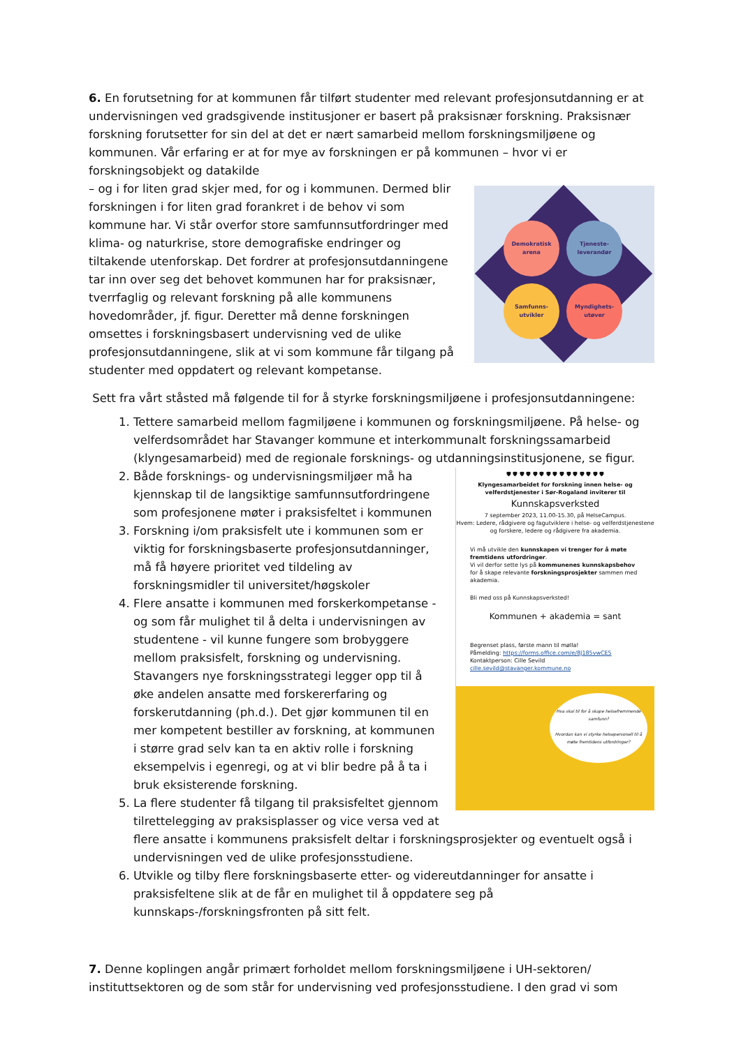6. En forutsetning for at kommunen får tilført studenter med relevant profesjonsutdanning er at undervisningen ved gradsgivende institusjoner er basert på praksisnær forskning. Praksisnær forskning forutsetter for sin del at det er nært samarbeid mellom forskningsmiljøene og kommunen. Vår erfaring er at for mye av forskningen er på kommunen – hvor vi er forskningsobjekt og datakilde
Demokratisk arena
Tjeneste-leverandør
Samfunns-utvikler
Myndighets-utøver
– og i for liten grad skjer med, for og i kommunen. Dermed blir forskningen i for liten grad forankret i de behov vi som kommune har. Vi står overfor store samfunnsutfordringer med klima- og naturkrise, store demografiske endringer og tiltakende utenforskap. Det fordrer at profesjonsutdanningene tar inn over seg det behovet kommunen har for praksisnær, tverrfaglig og relevant forskning på alle kommunens hovedområder, jf. figur. Deretter må denne forskningen omsettes i forskningsbasert undervisning ved de ulike profesjonsutdanningene, slik at vi som kommune får tilgang på studenter med oppdatert og relevant kompetanse.
Sett fra vårt ståsted må følgende til for å styrke forskningsmiljøene i profesjonsutdanningene:
1. Tettere samarbeid mellom fagmiljøene i kommunen og forskningsmiljøene. På helse- og velferdsområdet har Stavanger kommune et interkommunalt forskningssamarbeid (klyngesamarbeid) med de regionale forsknings- og utdanningsinstitusjonene, se figur.
🛡 🛡 🛡 🛡 🛡 🛡 🛡 🛡 🛡 🛡 🛡 🛡 🛡 🛡 🛡
Klyngesamarbeidet for forskning innen helse- og velferdstjenester i Sør-Rogaland inviterer til
Kunnskapsverksted
7 september 2023, 11.00-15.30, på HelseCampus.
Hvem: Ledere, rådgivere og fagutviklere i helse- og velferdstjenestene og forskere, ledere og rådgivere fra akademia.
Vi må utvikle den kunnskapen vi trenger for å møte fremtidens utfordringer.
Vi vil derfor sette lys på kommunenes kunnskapsbehov for å skape relevante forskningsprosjekter sammen med akademia.
Bli med oss på Kunnskapsverksted!
Kommunen + akademia = sant
Begrenset plass, første mann til mølla!
Påmelding: https://forms.office.com/e/8J185vwCE5
Kontaktperson: Cille Sevild cille.sevild@stavanger.kommune.no
Hva skal til for å skape helsefremmende samfunn?
Hvordan kan vi styrke helsepersonell til å møte fremtidens utfordringer?
2. Både forsknings- og undervisningsmiljøer må ha kjennskap til de langsiktige samfunnsutfordringene som profesjonene møter i praksisfeltet i kommunen
3. Forskning i/om praksisfelt ute i kommunen som er viktig for forskningsbaserte profesjonsutdanninger, må få høyere prioritet ved tildeling av forskningsmidler til universitet/høgskoler
4. Flere ansatte i kommunen med forskerkompetanse - og som får mulighet til å delta i undervisningen av studentene - vil kunne fungere som brobyggere mellom praksisfelt, forskning og undervisning. Stavangers nye forskningsstrategi legger opp til å øke andelen ansatte med forskererfaring og forskerutdanning (ph.d.). Det gjør kommunen til en mer kompetent bestiller av forskning, at kommunen i større grad selv kan ta en aktiv rolle i forskning eksempelvis i egenregi, og at vi blir bedre på å ta i bruk eksisterende forskning.
5. La flere studenter få tilgang til praksisfeltet gjennom tilrettelegging av praksisplasser og vice versa ved at flere ansatte i kommunens praksisfelt deltar i forskningsprosjekter og eventuelt også i undervisningen ved de ulike profesjonsstudiene.
6. Utvikle og tilby flere forskningsbaserte etter- og videreutdanninger for ansatte i praksisfeltene slik at de får en mulighet til å oppdatere seg på kunnskaps-/forskningsfronten på sitt felt.
7. Denne koplingen angår primært forholdet mellom forskningsmiljøene i UH-sektoren/ instituttsektoren og de som står for undervisning ved profesjonsstudiene. I den grad vi som